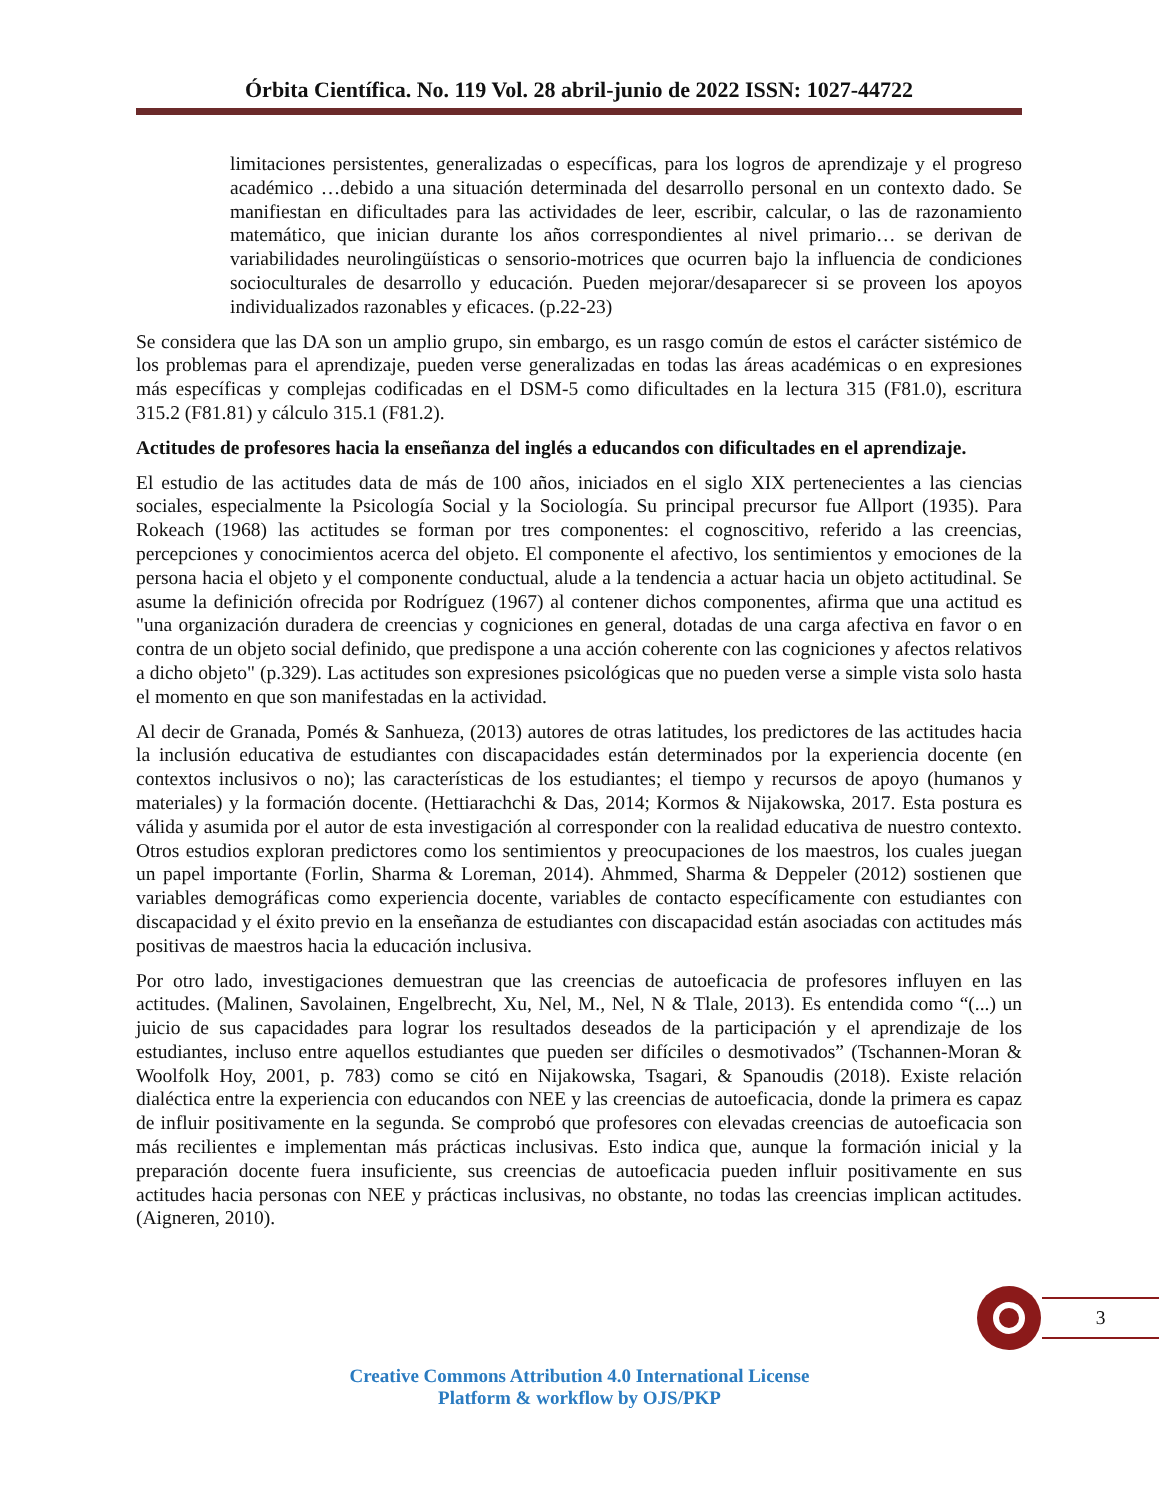Órbita Científica. No. 119 Vol. 28 abril-junio de 2022 ISSN: 1027-44722
limitaciones persistentes, generalizadas o específicas, para los logros de aprendizaje y el progreso académico …debido a una situación determinada del desarrollo personal en un contexto dado. Se manifiestan en dificultades para las actividades de leer, escribir, calcular, o las de razonamiento matemático, que inician durante los años correspondientes al nivel primario… se derivan de variabilidades neurolingüísticas o sensorio-motrices que ocurren bajo la influencia de condiciones socioculturales de desarrollo y educación. Pueden mejorar/desaparecer si se proveen los apoyos individualizados razonables y eficaces. (p.22-23)
Se considera que las DA son un amplio grupo, sin embargo, es un rasgo común de estos el carácter sistémico de los problemas para el aprendizaje, pueden verse generalizadas en todas las áreas académicas o en expresiones más específicas y complejas codificadas en el DSM-5 como dificultades en la lectura 315 (F81.0), escritura 315.2 (F81.81) y cálculo 315.1 (F81.2).
Actitudes de profesores hacia la enseñanza del inglés a educandos con dificultades en el aprendizaje.
El estudio de las actitudes data de más de 100 años, iniciados en el siglo XIX pertenecientes a las ciencias sociales, especialmente la Psicología Social y la Sociología. Su principal precursor fue Allport (1935). Para Rokeach (1968) las actitudes se forman por tres componentes: el cognoscitivo, referido a las creencias, percepciones y conocimientos acerca del objeto. El componente el afectivo, los sentimientos y emociones de la persona hacia el objeto y el componente conductual, alude a la tendencia a actuar hacia un objeto actitudinal. Se asume la definición ofrecida por Rodríguez (1967) al contener dichos componentes, afirma que una actitud es "una organización duradera de creencias y cogniciones en general, dotadas de una carga afectiva en favor o en contra de un objeto social definido, que predispone a una acción coherente con las cogniciones y afectos relativos a dicho objeto" (p.329). Las actitudes son expresiones psicológicas que no pueden verse a simple vista solo hasta el momento en que son manifestadas en la actividad.
Al decir de Granada, Pomés & Sanhueza, (2013) autores de otras latitudes, los predictores de las actitudes hacia la inclusión educativa de estudiantes con discapacidades están determinados por la experiencia docente (en contextos inclusivos o no); las características de los estudiantes; el tiempo y recursos de apoyo (humanos y materiales) y la formación docente. (Hettiarachchi & Das, 2014; Kormos & Nijakowska, 2017. Esta postura es válida y asumida por el autor de esta investigación al corresponder con la realidad educativa de nuestro contexto. Otros estudios exploran predictores como los sentimientos y preocupaciones de los maestros, los cuales juegan un papel importante (Forlin, Sharma & Loreman, 2014). Ahmmed, Sharma & Deppeler (2012) sostienen que variables demográficas como experiencia docente, variables de contacto específicamente con estudiantes con discapacidad y el éxito previo en la enseñanza de estudiantes con discapacidad están asociadas con actitudes más positivas de maestros hacia la educación inclusiva.
Por otro lado, investigaciones demuestran que las creencias de autoeficacia de profesores influyen en las actitudes. (Malinen, Savolainen, Engelbrecht, Xu, Nel, M., Nel, N & Tlale, 2013). Es entendida como “(...) un juicio de sus capacidades para lograr los resultados deseados de la participación y el aprendizaje de los estudiantes, incluso entre aquellos estudiantes que pueden ser difíciles o desmotivados” (Tschannen-Moran & Woolfolk Hoy, 2001, p. 783) como se citó en Nijakowska, Tsagari, & Spanoudis (2018). Existe relación dialéctica entre la experiencia con educandos con NEE y las creencias de autoeficacia, donde la primera es capaz de influir positivamente en la segunda. Se comprobó que profesores con elevadas creencias de autoeficacia son más recilientes e implementan más prácticas inclusivas. Esto indica que, aunque la formación inicial y la preparación docente fuera insuficiente, sus creencias de autoeficacia pueden influir positivamente en sus actitudes hacia personas con NEE y prácticas inclusivas, no obstante, no todas las creencias implican actitudes. (Aigneren, 2010).
3
Creative Commons Attribution 4.0 International License
Platform & workflow by OJS/PKP